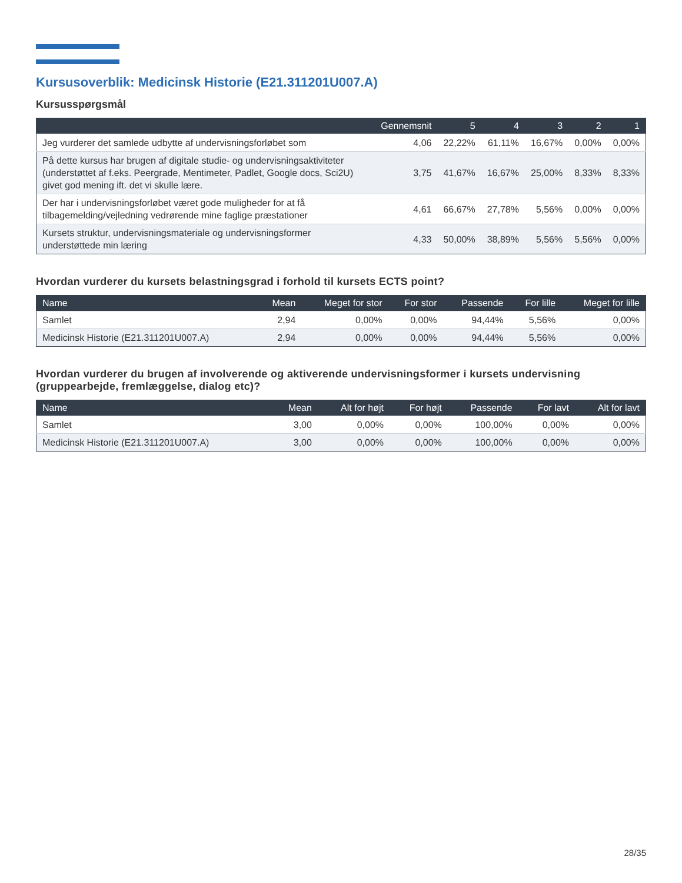Kursusoverblik: Medicinsk Historie (E21.311201U007.A)
Kursusspørgsmål
| | Gennemsnit | 5 | 4 | 3 | 2 | 1 |
| --- | --- | --- | --- | --- | --- | --- |
| Jeg vurderer det samlede udbytte af undervisningsforløbet som | 4,06 | 22,22% | 61,11% | 16,67% | 0,00% | 0,00% |
| På dette kursus har brugen af digitale studie- og undervisningsaktiviteter (understøttet af f.eks. Peergrade, Mentimeter, Padlet, Google docs, Sci2U) givet god mening ift. det vi skulle lære. | 3,75 | 41,67% | 16,67% | 25,00% | 8,33% | 8,33% |
| Der har i undervisningsforløbet været gode muligheder for at få tilbagemelding/vejledning vedrørende mine faglige præstationer | 4,61 | 66,67% | 27,78% | 5,56% | 0,00% | 0,00% |
| Kursets struktur, undervisningsmateriale og undervisningsformer understøttede min læring | 4,33 | 50,00% | 38,89% | 5,56% | 5,56% | 0,00% |
Hvordan vurderer du kursets belastningsgrad i forhold til kursets ECTS point?
| Name | Mean | Meget for stor | For stor | Passende | For lille | Meget for lille |
| --- | --- | --- | --- | --- | --- | --- |
| Samlet | 2,94 | 0,00% | 0,00% | 94,44% | 5,56% | 0,00% |
| Medicinsk Historie (E21.311201U007.A) | 2,94 | 0,00% | 0,00% | 94,44% | 5,56% | 0,00% |
Hvordan vurderer du brugen af involverende og aktiverende undervisningsformer i kursets undervisning (gruppearbejde, fremlæggelse, dialog etc)?
| Name | Mean | Alt for højt | For højt | Passende | For lavt | Alt for lavt |
| --- | --- | --- | --- | --- | --- | --- |
| Samlet | 3,00 | 0,00% | 0,00% | 100,00% | 0,00% | 0,00% |
| Medicinsk Historie (E21.311201U007.A) | 3,00 | 0,00% | 0,00% | 100,00% | 0,00% | 0,00% |
28/35